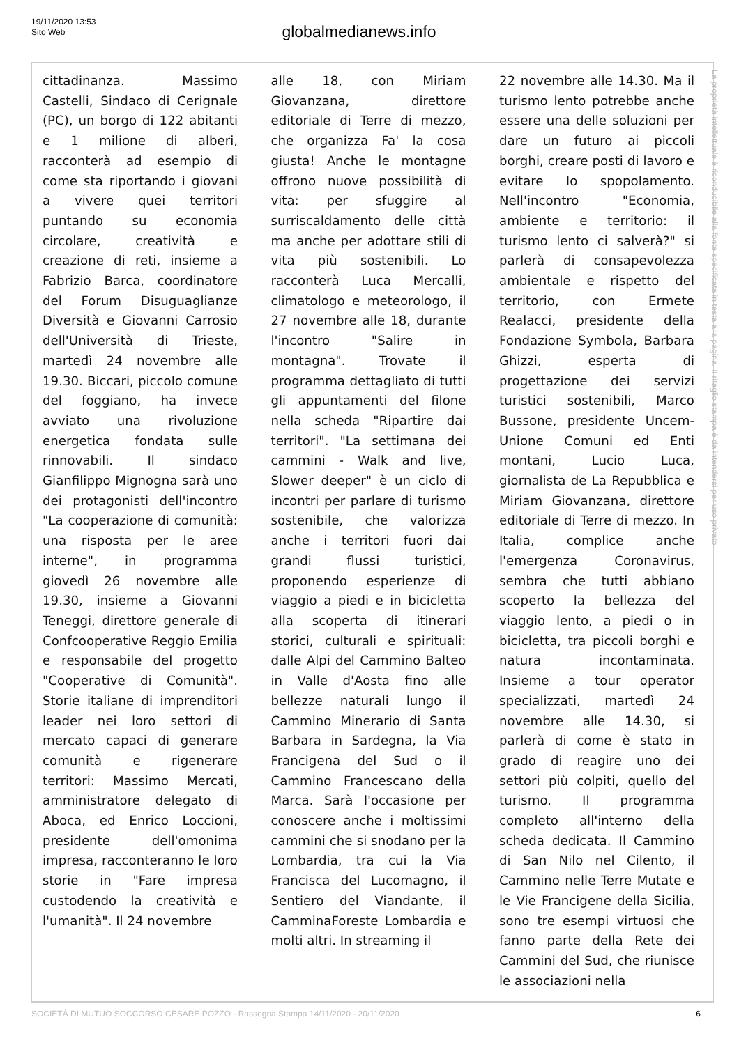19/11/2020 13:53
Sito Web
globalmedianews.info
cittadinanza. Massimo Castelli, Sindaco di Cerignale (PC), un borgo di 122 abitanti e 1 milione di alberi, racconterà ad esempio di come sta riportando i giovani a vivere quei territori puntando su economia circolare, creatività e creazione di reti, insieme a Fabrizio Barca, coordinatore del Forum Disuguaglianze Diversità e Giovanni Carrosio dell'Università di Trieste, martedì 24 novembre alle 19.30. Biccari, piccolo comune del foggiano, ha invece avviato una rivoluzione energetica fondata sulle rinnovabili. Il sindaco Gianfilippo Mignogna sarà uno dei protagonisti dell'incontro "La cooperazione di comunità: una risposta per le aree interne", in programma giovedì 26 novembre alle 19.30, insieme a Giovanni Teneggi, direttore generale di Confcooperative Reggio Emilia e responsabile del progetto "Cooperative di Comunità". Storie italiane di imprenditori leader nei loro settori di mercato capaci di generare comunità e rigenerare territori: Massimo Mercati, amministratore delegato di Aboca, ed Enrico Loccioni, presidente dell'omonima impresa, racconteranno le loro storie in "Fare impresa custodendo la creatività e l'umanità". Il 24 novembre
alle 18, con Miriam Giovanzana, direttore editoriale di Terre di mezzo, che organizza Fa' la cosa giusta! Anche le montagne offrono nuove possibilità di vita: per sfuggire al surriscaldamento delle città ma anche per adottare stili di vita più sostenibili. Lo racconterà Luca Mercalli, climatologo e meteorologo, il 27 novembre alle 18, durante l'incontro "Salire in montagna". Trovate il programma dettagliato di tutti gli appuntamenti del filone nella scheda "Ripartire dai territori". "La settimana dei cammini - Walk and live, Slower deeper" è un ciclo di incontri per parlare di turismo sostenibile, che valorizza anche i territori fuori dai grandi flussi turistici, proponendo esperienze di viaggio a piedi e in bicicletta alla scoperta di itinerari storici, culturali e spirituali: dalle Alpi del Cammino Balteo in Valle d'Aosta fino alle bellezze naturali lungo il Cammino Minerario di Santa Barbara in Sardegna, la Via Francigena del Sud o il Cammino Francescano della Marca. Sarà l'occasione per conoscere anche i moltissimi cammini che si snodano per la Lombardia, tra cui la Via Francisca del Lucomagno, il Sentiero del Viandante, il CamminaForeste Lombardia e molti altri. In streaming il
22 novembre alle 14.30. Ma il turismo lento potrebbe anche essere una delle soluzioni per dare un futuro ai piccoli borghi, creare posti di lavoro e evitare lo spopolamento. Nell'incontro "Economia, ambiente e territorio: il turismo lento ci salverà?" si parlerà di consapevolezza ambientale e rispetto del territorio, con Ermete Realacci, presidente della Fondazione Symbola, Barbara Ghizzi, esperta di progettazione dei servizi turistici sostenibili, Marco Bussone, presidente Uncem-Unione Comuni ed Enti montani, Lucio Luca, giornalista de La Repubblica e Miriam Giovanzana, direttore editoriale di Terre di mezzo. In Italia, complice anche l'emergenza Coronavirus, sembra che tutti abbiano scoperto la bellezza del viaggio lento, a piedi o in bicicletta, tra piccoli borghi e natura incontaminata. Insieme a tour operator specializzati, martedì 24 novembre alle 14.30, si parlerà di come è stato in grado di reagire uno dei settori più colpiti, quello del turismo. Il programma completo all'interno della scheda dedicata. Il Cammino di San Nilo nel Cilento, il Cammino nelle Terre Mutate e le Vie Francigene della Sicilia, sono tre esempi virtuosi che fanno parte della Rete dei Cammini del Sud, che riunisce le associazioni nella
La proprietà intellettuale è riconducibile alla fonte specificata in testa alla pagina. Il ritaglio stampa è da intendersi per uso privato
SOCIETÀ DI MUTUO SOCCORSO CESARE POZZO - Rassegna Stampa 14/11/2020 - 20/11/2020 6